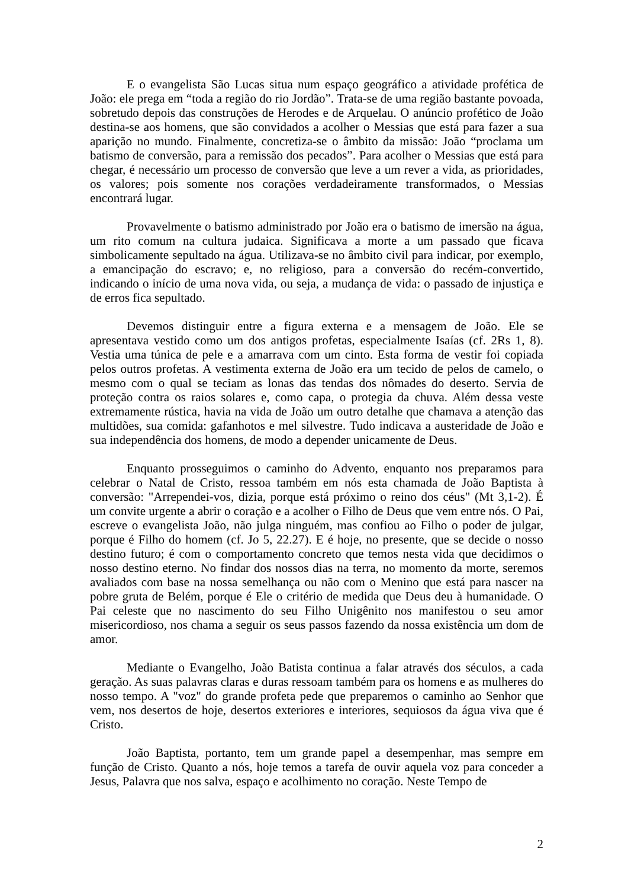E o evangelista São Lucas situa num espaço geográfico a atividade profética de João: ele prega em “toda a região do rio Jordão”. Trata-se de uma região bastante povoada, sobretudo depois das construções de Herodes e de Arquelau. O anúncio profético de João destina-se aos homens, que são convidados a acolher o Messias que está para fazer a sua aparição no mundo. Finalmente, concretiza-se o âmbito da missão: João “proclama um batismo de conversão, para a remissão dos pecados”. Para acolher o Messias que está para chegar, é necessário um processo de conversão que leve a um rever a vida, as prioridades, os valores; pois somente nos corações verdadeiramente transformados, o Messias encontrará lugar.
Provavelmente o batismo administrado por João era o batismo de imersão na água, um rito comum na cultura judaica. Significava a morte a um passado que ficava simbolicamente sepultado na água. Utilizava-se no âmbito civil para indicar, por exemplo, a emancipação do escravo; e, no religioso, para a conversão do recém-convertido, indicando o início de uma nova vida, ou seja, a mudança de vida: o passado de injustiça e de erros fica sepultado.
Devemos distinguir entre a figura externa e a mensagem de João. Ele se apresentava vestido como um dos antigos profetas, especialmente Isaías (cf. 2Rs 1, 8). Vestia uma túnica de pele e a amarrava com um cinto. Esta forma de vestir foi copiada pelos outros profetas. A vestimenta externa de João era um tecido de pelos de camelo, o mesmo com o qual se teciam as lonas das tendas dos nômades do deserto. Servia de proteção contra os raios solares e, como capa, o protegia da chuva. Além dessa veste extremamente rústica, havia na vida de João um outro detalhe que chamava a atenção das multidões, sua comida: gafanhotos e mel silvestre. Tudo indicava a austeridade de João e sua independência dos homens, de modo a depender unicamente de Deus.
Enquanto prosseguimos o caminho do Advento, enquanto nos preparamos para celebrar o Natal de Cristo, ressoa também em nós esta chamada de João Baptista à conversão: "Arrependei-vos, dizia, porque está próximo o reino dos céus" (Mt 3,1-2). É um convite urgente a abrir o coração e a acolher o Filho de Deus que vem entre nós. O Pai, escreve o evangelista João, não julga ninguém, mas confiou ao Filho o poder de julgar, porque é Filho do homem (cf. Jo 5, 22.27). E é hoje, no presente, que se decide o nosso destino futuro; é com o comportamento concreto que temos nesta vida que decidimos o nosso destino eterno. No findar dos nossos dias na terra, no momento da morte, seremos avaliados com base na nossa semelhança ou não com o Menino que está para nascer na pobre gruta de Belém, porque é Ele o critério de medida que Deus deu à humanidade. O Pai celeste que no nascimento do seu Filho Unigênito nos manifestou o seu amor misericordioso, nos chama a seguir os seus passos fazendo da nossa existência um dom de amor.
Mediante o Evangelho, João Batista continua a falar através dos séculos, a cada geração. As suas palavras claras e duras ressoam também para os homens e as mulheres do nosso tempo. A "voz" do grande profeta pede que preparemos o caminho ao Senhor que vem, nos desertos de hoje, desertos exteriores e interiores, sequiosos da água viva que é Cristo.
João Baptista, portanto, tem um grande papel a desempenhar, mas sempre em função de Cristo. Quanto a nós, hoje temos a tarefa de ouvir aquela voz para conceder a Jesus, Palavra que nos salva, espaço e acolhimento no coração. Neste Tempo de
2